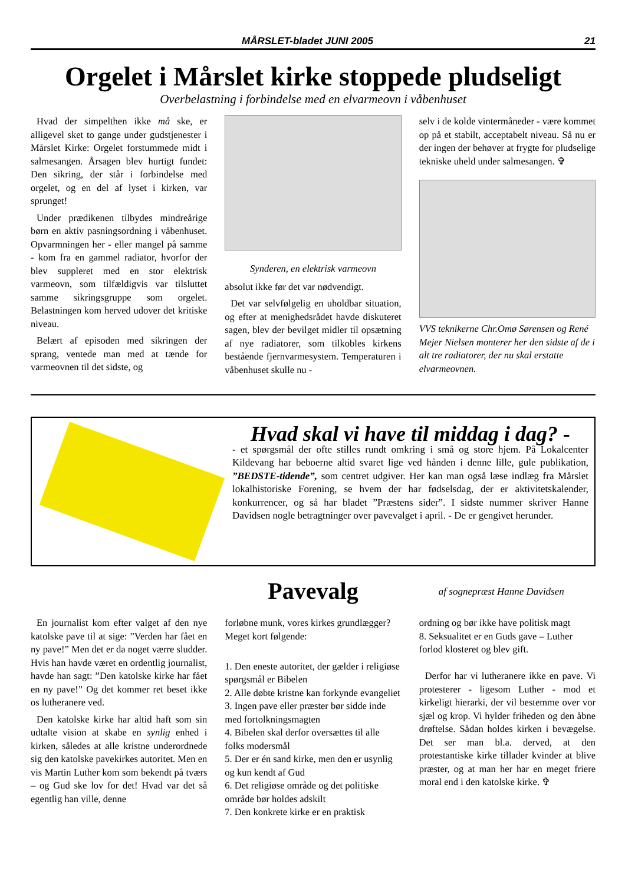MÅRSLET-bladet JUNI 2005 21
Orgelet i Mårslet kirke stoppede pludseligt
Overbelastning i forbindelse med en elvarmeovn i våbenhuset
Hvad der simpelthen ikke må ske, er alligevel sket to gange under gudstjenester i Mårslet Kirke: Orgelet forstummede midt i salmesangen. Årsagen blev hurtigt fundet: Den sikring, der står i forbindelse med orgelet, og en del af lyset i kirken, var sprunget!
Under prædikenen tilbydes mindreårige børn en aktiv pasningsordning i våbenhuset. Opvarmningen her - eller mangel på samme - kom fra en gammel radiator, hvorfor der blev suppleret med en stor elektrisk varmeovn, som tilfældigvis var tilsluttet samme sikringsgruppe som orgelet. Belastningen kom herved udover det kritiske niveau.
Belært af episoden med sikringen der sprang, ventede man med at tænde for varmeovnen til det sidste, og
Synderen, en elektrisk varmeovn
absolut ikke før det var nødvendigt.
Det var selvfølgelig en uholdbar situation, og efter at menighedsrådet havde diskuteret sagen, blev der bevilget midler til opsætning af nye radiatorer, som tilkobles kirkens bestående fjernvarmesystem. Temperaturen i våbenhuset skulle nu -
selv i de kolde vintermåneder - være kommet op på et stabilt, acceptabelt niveau. Så nu er der ingen der behøver at frygte for pludselige tekniske uheld under salmesangen. ✞
VVS teknikerne Chr.Omø Sørensen og René Mejer Nielsen monterer her den sidste af de i alt tre radiatorer, der nu skal erstatte elvarmeovnen.
Hvad skal vi have til middag i dag? -
- et spørgsmål der ofte stilles rundt omkring i små og store hjem. På Lokalcenter Kildevang har beboerne altid svaret lige ved hånden i denne lille, gule publikation, ”BEDSTE-tidende”, som centret udgiver. Her kan man også læse indlæg fra Mårslet lokalhistoriske Forening, se hvem der har fødselsdag, der er aktivitetskalender, konkurrencer, og så har bladet ”Præstens sider”. I sidste nummer skriver Hanne Davidsen nogle betragtninger over pavevalget i april. - De er gengivet herunder.
Pavevalg
af sognepræst Hanne Davidsen
En journalist kom efter valget af den nye katolske pave til at sige: ”Verden har fået en ny pave!” Men det er da noget værre sludder. Hvis han havde været en ordentlig journalist, havde han sagt: ”Den katolske kirke har fået en ny pave!” Og det kommer ret beset ikke os lutheranere ved.
Den katolske kirke har altid haft som sin udtalte vision at skabe en synlig enhed i kirken, således at alle kristne underordnede sig den katolske pavekirkes autoritet. Men en vis Martin Luther kom som bekendt på tværs – og Gud ske lov for det! Hvad var det så egentlig han ville, denne
forløbne munk, vores kirkes grundlægger?
Meget kort følgende:
1. Den eneste autoritet, der gælder i religiøse spørgsmål er Bibelen
2. Alle døbte kristne kan forkynde evangeliet
3. Ingen pave eller præster bør sidde inde med fortolkningsmagten
4. Bibelen skal derfor oversættes til alle folks modersmål
5. Der er én sand kirke, men den er usynlig og kun kendt af Gud
6. Det religiøse område og det politiske område bør holdes adskilt
7. Den konkrete kirke er en praktisk
ordning og bør ikke have politisk magt
8. Seksualitet er en Guds gave – Luther forlod klosteret og blev gift.
Derfor har vi lutheranere ikke en pave. Vi protesterer - ligesom Luther - mod et kirkeligt hierarki, der vil bestemme over vor sjæl og krop. Vi hylder friheden og den åbne drøftelse. Sådan holdes kirken i bevægelse. Det ser man bl.a. derved, at den protestantiske kirke tillader kvinder at blive præster, og at man her har en meget friere moral end i den katolske kirke. ✞